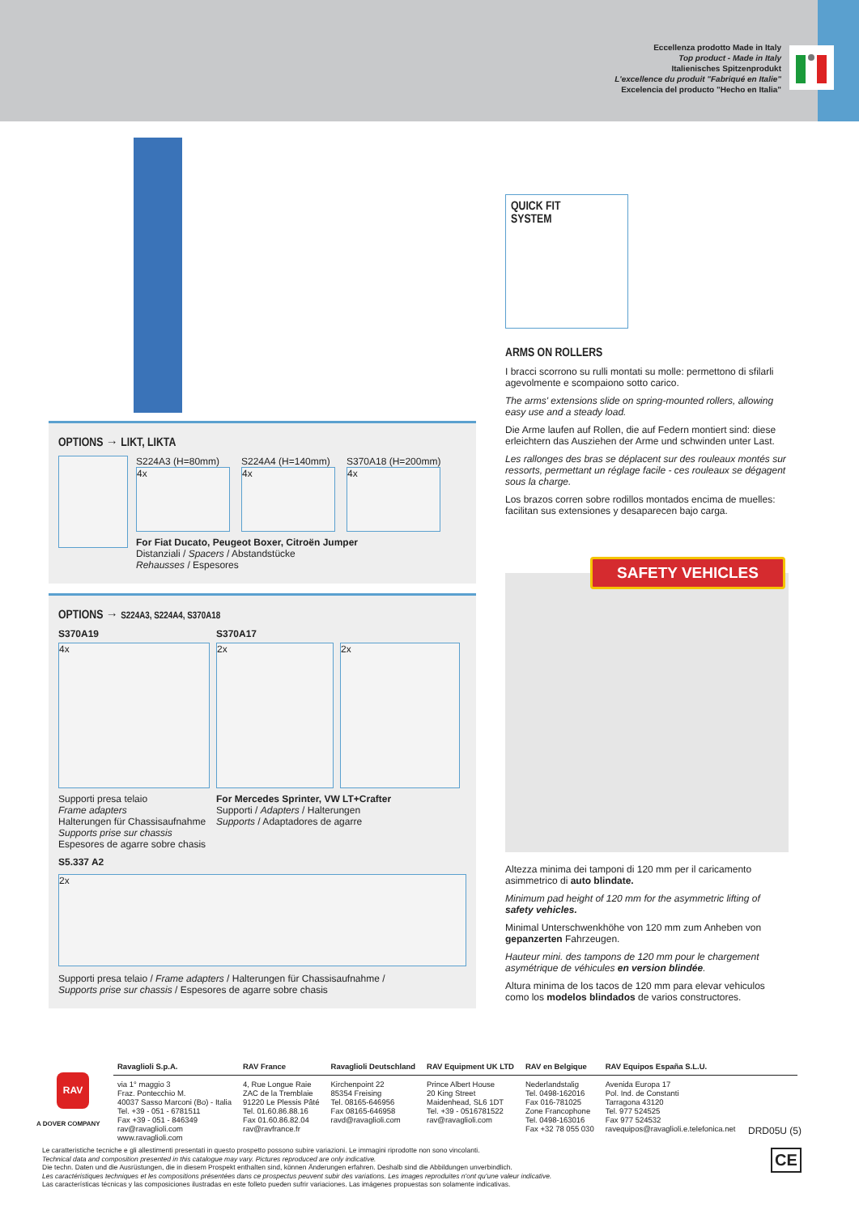Eccellenza prodotto Made in Italy
Top product - Made in Italy
Italienisches Spitzenprodukt
L'excellence du produit "Fabriqué en Italie"
Excelencia del producto "Hecho en Italia"
QUICK FIT
SYSTEM
ARMS ON ROLLERS
I bracci scorrono su rulli montati su molle: permettono di sfilarli agevolmente e scompaiono sotto carico.
The arms' extensions slide on spring-mounted rollers, allowing easy use and a steady load.
Die Arme laufen auf Rollen, die auf Federn montiert sind: diese erleichtern das Ausziehen der Arme und schwinden unter Last.
Les rallonges des bras se déplacent sur des rouleaux montés sur ressorts, permettant un réglage facile - ces rouleaux se dégagent sous la charge.
Los brazos corren sobre rodillos montados encima de muelles: facilitan sus extensiones y desaparecen bajo carga.
SAFETY VEHICLES
Altezza minima dei tamponi di 120 mm per il caricamento asimmetrico di auto blindate.
Minimum pad height of 120 mm for the asymmetric lifting of safety vehicles.
Minimal Unterschwenkhöhe von 120 mm zum Anheben von gepanzerten Fahrzeugen.
Hauteur mini. des tampons de 120 mm pour le chargement asymétrique de véhicules en version blindée.
Altura minima de los tacos de 120 mm para elevar vehiculos como los modelos blindados de varios constructores.
OPTIONS → LIKT, LIKTA
S224A3 (H=80mm)
4x
S224A4 (H=140mm)
4x
S370A18 (H=200mm)
4x
For Fiat Ducato, Peugeot Boxer, Citroën Jumper
Distanziali / Spacers / Abstandstücke
Rehausses / Espesores
OPTIONS → S224A3, S224A4, S370A18
S370A19
4x
Supporti presa telaio
Frame adapters
Halterungen für Chassisaufnahme
Supports prise sur chassis
Espesores de agarre sobre chasis
S370A17
2x 2x
For Mercedes Sprinter, VW LT+Crafter
Supporti / Adapters / Halterungen
Supports / Adaptadores de agarre
S5.337 A2
2x
Supporti presa telaio / Frame adapters / Halterungen für Chassisaufnahme /
Supports prise sur chassis / Espesores de agarre sobre chasis
A DOVER COMPANY
RAV
Ravaglioli S.p.A.
via 1° maggio 3
Fraz. Pontecchio M.
40037 Sasso Marconi (Bo) - Italia
Tel. +39 - 051 - 6781511
Fax +39 - 051 - 846349
rav@ravaglioli.com
www.ravaglioli.com
RAV France
4, Rue Longue Raie
ZAC de la Tremblaie
91220 Le Plessis Pâté
Tel. 01.60.86.88.16
Fax 01.60.86.82.04
rav@ravfrance.fr
Ravaglioli Deutschland
Kirchenpoint 22
85354 Freising
Tel. 08165-646956
Fax 08165-646958
ravd@ravaglioli.com
RAV Equipment UK LTD
Prince Albert House
20 King Street
Maidenhead, SL6 1DT
Tel. +39 - 0516781522
rav@ravaglioli.com
RAV en Belgique
Nederlandstalig
Tel. 0498-162016
Fax 016-781025
Zone Francophone
Tel. 0498-163016
Fax +32 78 055 030
RAV Equipos España S.L.U.
Avenida Europa 17
Pol. Ind. de Constanti
Tarragona 43120
Tel. 977 524525
Fax 977 524532
ravequipos@ravaglioli.e.telefonica.net
DRD05U (5)
CE
Le caratteristiche tecniche e gli allestimenti presentati in questo prospetto possono subire variazioni. Le immagini riprodotte non sono vincolanti.
Technical data and composition presented in this catalogue may vary. Pictures reproduced are only indicative.
Die techn. Daten und die Ausrüstungen, die in diesem Prospekt enthalten sind, können Änderungen erfahren. Deshalb sind die Abbildungen unverbindlich.
Les caractéristiques techniques et les compositions présentées dans ce prospectus peuvent subir des variations. Les images reproduites n'ont qu'une valeur indicative.
Las características técnicas y las composiciones ilustradas en este folleto pueden sufrir variaciones. Las imágenes propuestas son solamente indicativas.